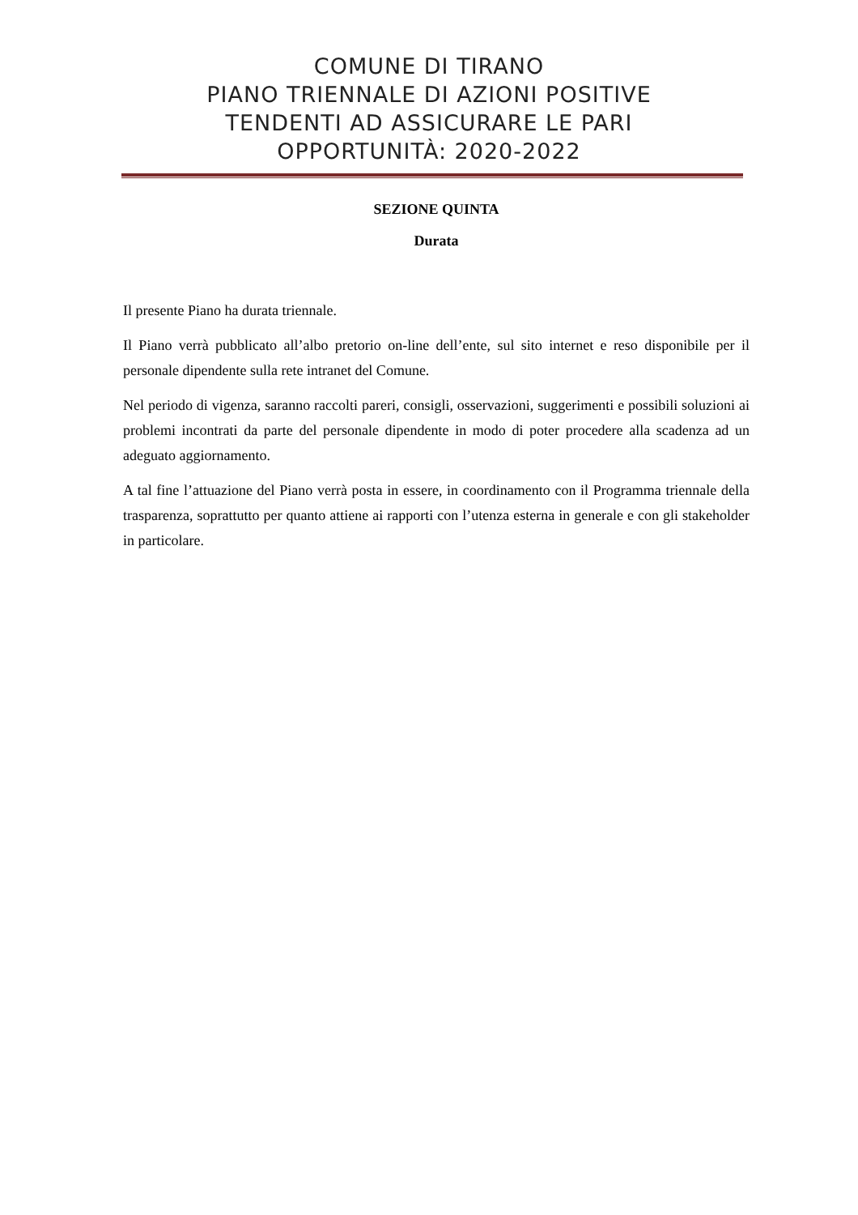COMUNE DI TIRANO
PIANO TRIENNALE DI AZIONI POSITIVE
TENDENTI AD ASSICURARE LE PARI
OPPORTUNITÀ: 2020-2022
SEZIONE QUINTA
Durata
Il presente Piano ha durata triennale.
Il Piano verrà pubblicato all’albo pretorio on-line dell’ente, sul sito internet e reso disponibile per il personale dipendente sulla rete intranet del Comune.
Nel periodo di vigenza, saranno raccolti pareri, consigli, osservazioni, suggerimenti e possibili soluzioni ai problemi incontrati da parte del personale dipendente in modo di poter procedere alla scadenza ad un adeguato aggiornamento.
A tal fine l’attuazione del Piano verrà posta in essere, in coordinamento con il Programma triennale della trasparenza, soprattutto per quanto attiene ai rapporti con l’utenza esterna in generale e con gli stakeholder in particolare.